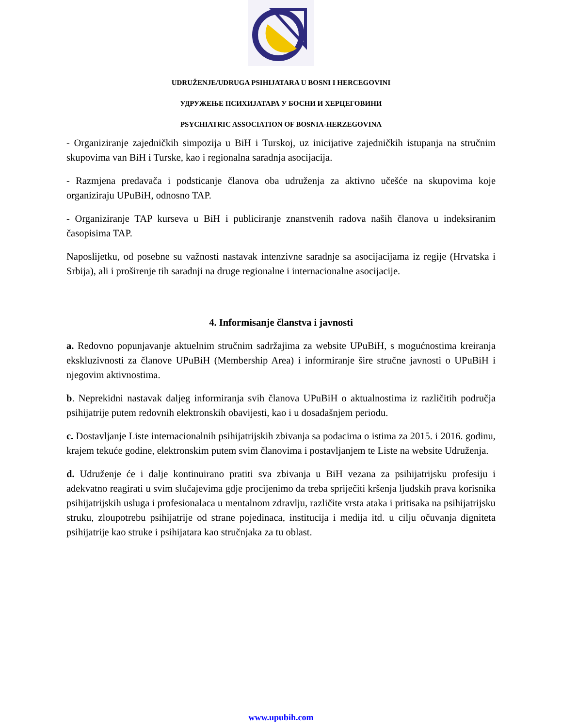UDRUŽENJE/UDRUGA PSIHIJATARA U BOSNI I HERCEGOVINI
УДРУЖЕЊЕ ПСИХИЈАТАРА У БОСНИ И ХЕРЦЕГОВИНИ
PSYCHIATRIC ASSOCIATION OF BOSNIA-HERZEGOVINA
- Organiziranje zajedničkih simpozija u BiH i Turskoj, uz inicijative zajedničkih istupanja na stručnim skupovima van BiH i Turske, kao i regionalna saradnja asocijacija.
- Razmjena predavača i podsticanje članova oba udruženja za aktivno učešće na skupovima koje organiziraju UPuBiH, odnosno TAP.
- Organiziranje TAP kurseva u BiH i publiciranje znanstvenih radova naših članova u indeksiranim časopisima TAP.
Naposlijetku, od posebne su važnosti nastavak intenzivne saradnje sa asocijacijama iz regije (Hrvatska i Srbija), ali i proširenje tih saradnji na druge regionalne i internacionalne asocijacije.
4. Informisanje članstva i javnosti
a. Redovno popunjavanje aktuelnim stručnim sadržajima za website UPuBiH, s mogućnostima kreiranja ekskluzivnosti za članove UPuBiH (Membership Area) i informiranje šire stručne javnosti o UPuBiH i njegovim aktivnostima.
b. Neprekidni nastavak daljeg informiranja svih članova UPuBiH o aktualnostima iz različitih područja psihijatrije putem redovnih elektronskih obavijesti, kao i u dosadašnjem periodu.
c. Dostavljanje Liste internacionalnih psihijatrijskih zbivanja sa podacima o istima za 2015. i 2016. godinu, krajem tekuće godine, elektronskim putem svim članovima i postavljanjem te Liste na website Udruženja.
d. Udruženje će i dalje kontinuirano pratiti sva zbivanja u BiH vezana za psihijatrijsku profesiju i adekvatno reagirati u svim slučajevima gdje procijenimo da treba spriječiti kršenja ljudskih prava korisnika psihijatrijskih usluga i profesionalaca u mentalnom zdravlju, različite vrsta ataka i pritisaka na psihijatrijsku struku, zloupotrebu psihijatrije od strane pojedinaca, institucija i medija itd. u cilju očuvanja digniteta psihijatrije kao struke i psihijatara kao stručnjaka za tu oblast.
www.upubih.com